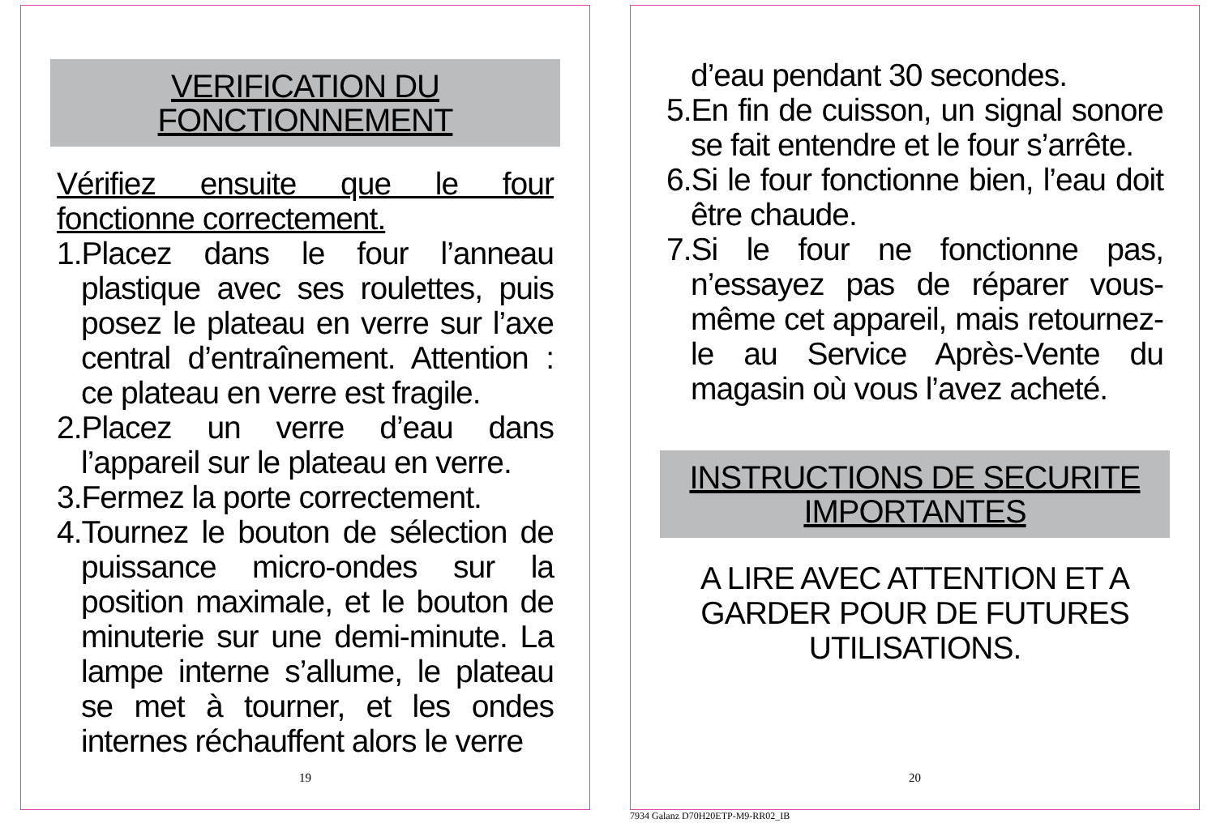VERIFICATION DU
FONCTIONNEMENT
Vérifiez ensuite que le four fonctionne correctement.
1.Placez dans le four l’anneau plastique avec ses roulettes, puis posez le plateau en verre sur l’axe central d’entraînement. Attention : ce plateau en verre est fragile.
2.Placez un verre d’eau dans l’appareil sur le plateau en verre.
3.Fermez la porte correctement.
4.Tournez le bouton de sélection de puissance micro-ondes sur la position maximale, et le bouton de minuterie sur une demi-minute. La lampe interne s’allume, le plateau se met à tourner, et les ondes internes réchauffent alors le verre
19
d’eau pendant 30 secondes.
5.En fin de cuisson, un signal sonore se fait entendre et le four s’arrête.
6.Si le four fonctionne bien, l’eau doit être chaude.
7.Si le four ne fonctionne pas, n’essayez pas de réparer vous-même cet appareil, mais retournez-le au Service Après-Vente du magasin où vous l’avez acheté.
INSTRUCTIONS DE SECURITE
IMPORTANTES
A LIRE AVEC ATTENTION ET A
GARDER POUR DE FUTURES
UTILISATIONS.
20
7934 Galanz D70H20ETP-M9-RR02_IB